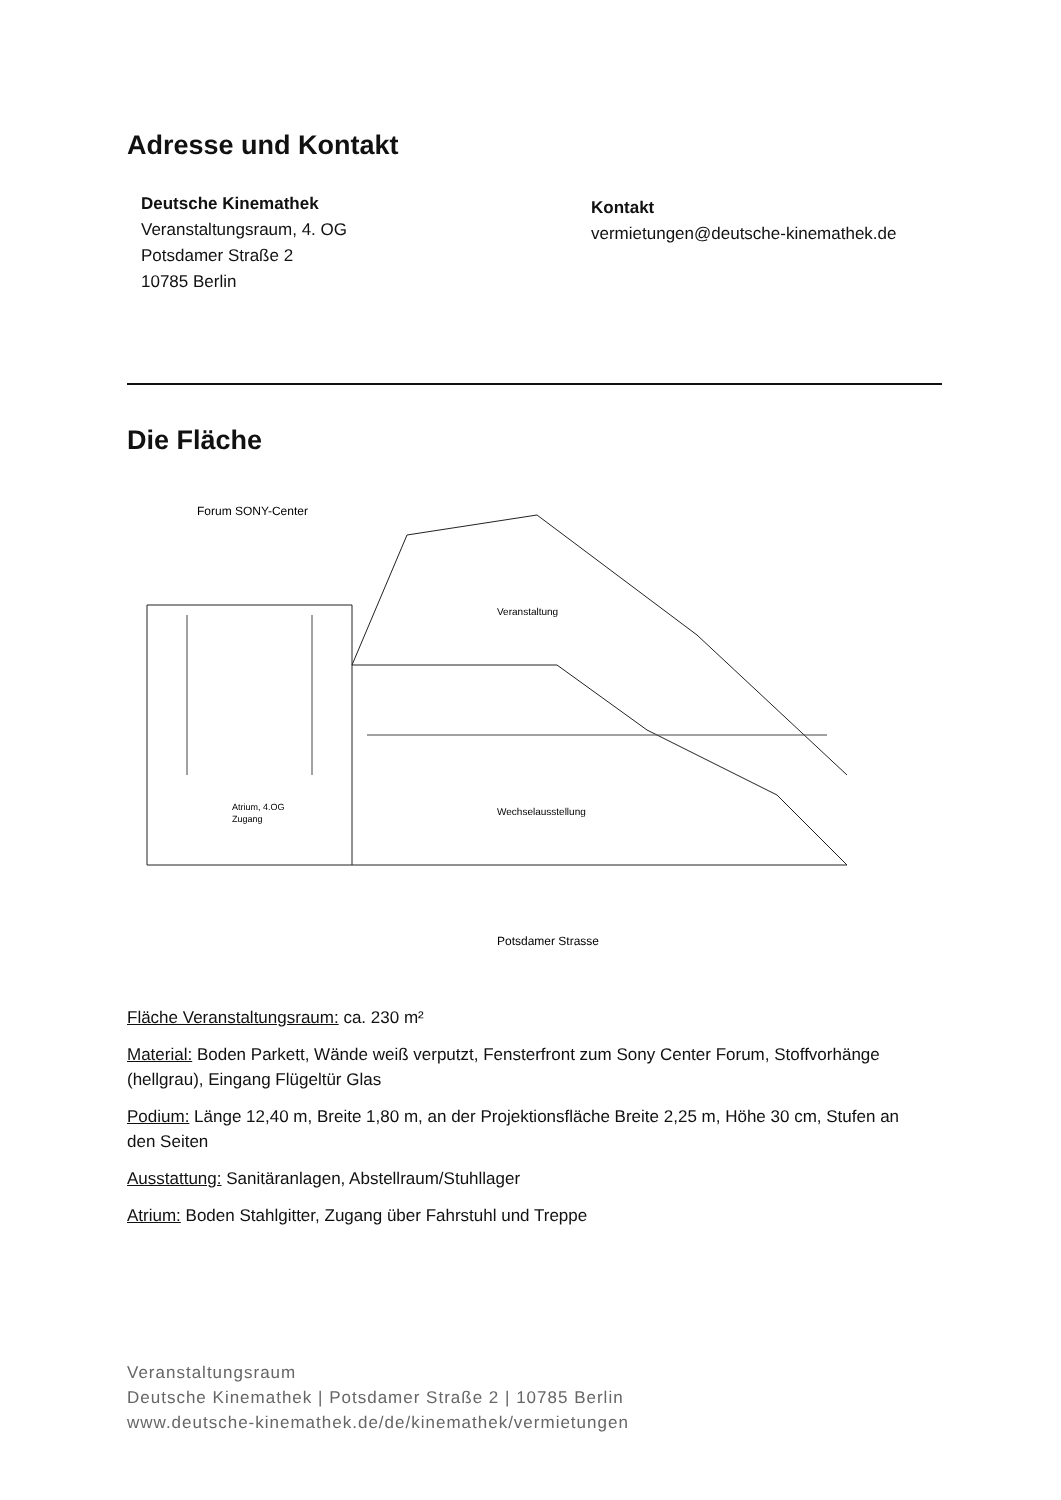Adresse und Kontakt
Deutsche Kinemathek
Veranstaltungsraum, 4. OG
Potsdamer Straße 2
10785 Berlin
Kontakt
vermietungen@deutsche-kinemathek.de
Die Fläche
Forum SONY-Center
Veranstaltung
Wechselausstellung
Atrium, 4.OG
Zugang
Potsdamer Strasse
Fläche Veranstaltungsraum: ca. 230 m²
Material: Boden Parkett, Wände weiß verputzt, Fensterfront zum Sony Center Forum, Stoffvorhänge (hellgrau), Eingang Flügeltür Glas
Podium: Länge 12,40 m, Breite 1,80 m, an der Projektionsfläche Breite 2,25 m, Höhe 30 cm, Stufen an den Seiten
Ausstattung: Sanitäranlagen, Abstellraum/Stuhllager
Atrium: Boden Stahlgitter, Zugang über Fahrstuhl und Treppe
Veranstaltungsraum
Deutsche Kinemathek | Potsdamer Straße 2 | 10785 Berlin
www.deutsche-kinemathek.de/de/kinemathek/vermietungen